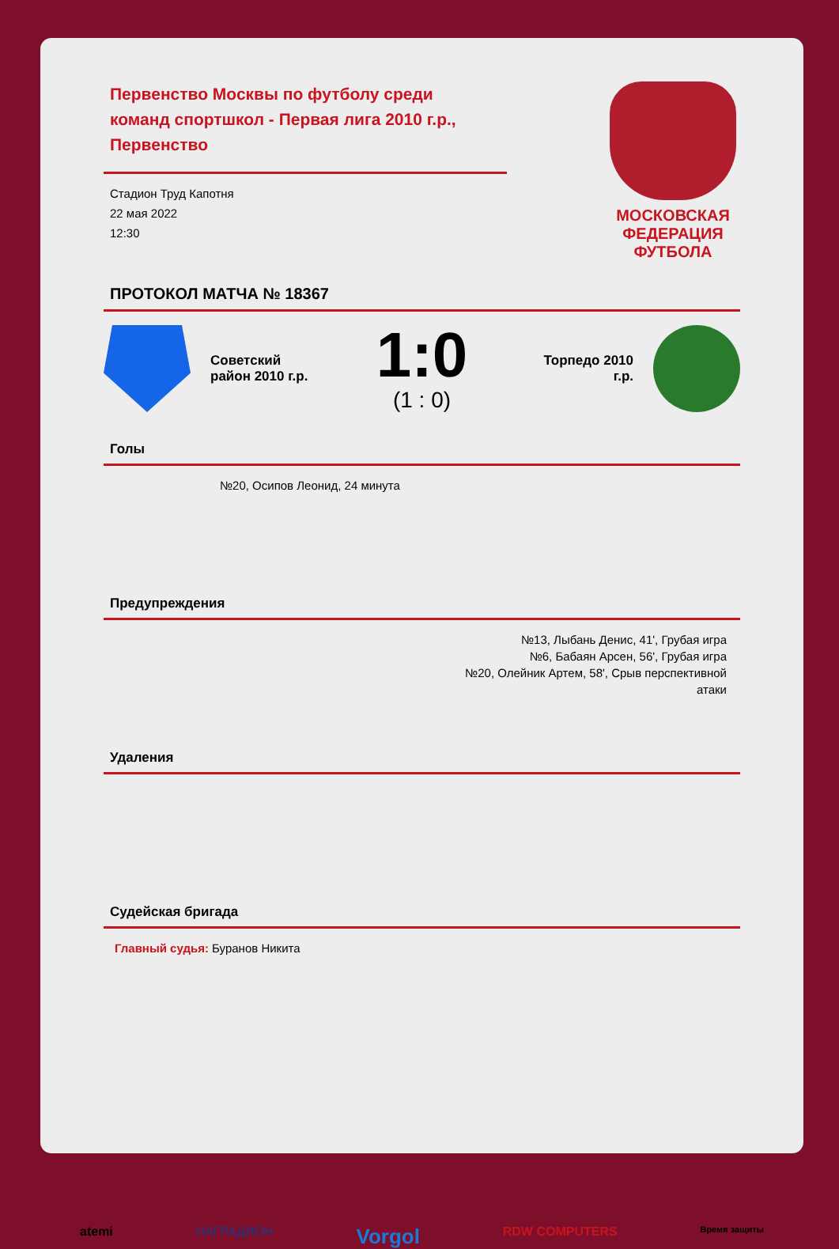Первенство Москвы по футболу среди команд спортшкол - Первая лига 2010 г.р., Первенство
Стадион Труд Капотня
22 мая 2022
12:30
МОСКОВСКАЯ
ФЕДЕРАЦИЯ
ФУТБОЛА
ПРОТОКОЛ МАТЧА № 18367
Советский район 2010 г.р.
1:0
(1 : 0)
Торпедо 2010 г.р.
Голы
№20, Осипов Леонид, 24 минута
Предупреждения
№13, Лыбань Денис, 41', Грубая игра
№6, Бабаян Арсен, 56', Грубая игра
№20, Олейник Артем, 58', Срыв перспективной
атаки
Удаления
Судейская бригада
Главный судья: Буранов Никита
atemi НАГРАДИОН Vorgol RDW COMPUTERS Время защиты